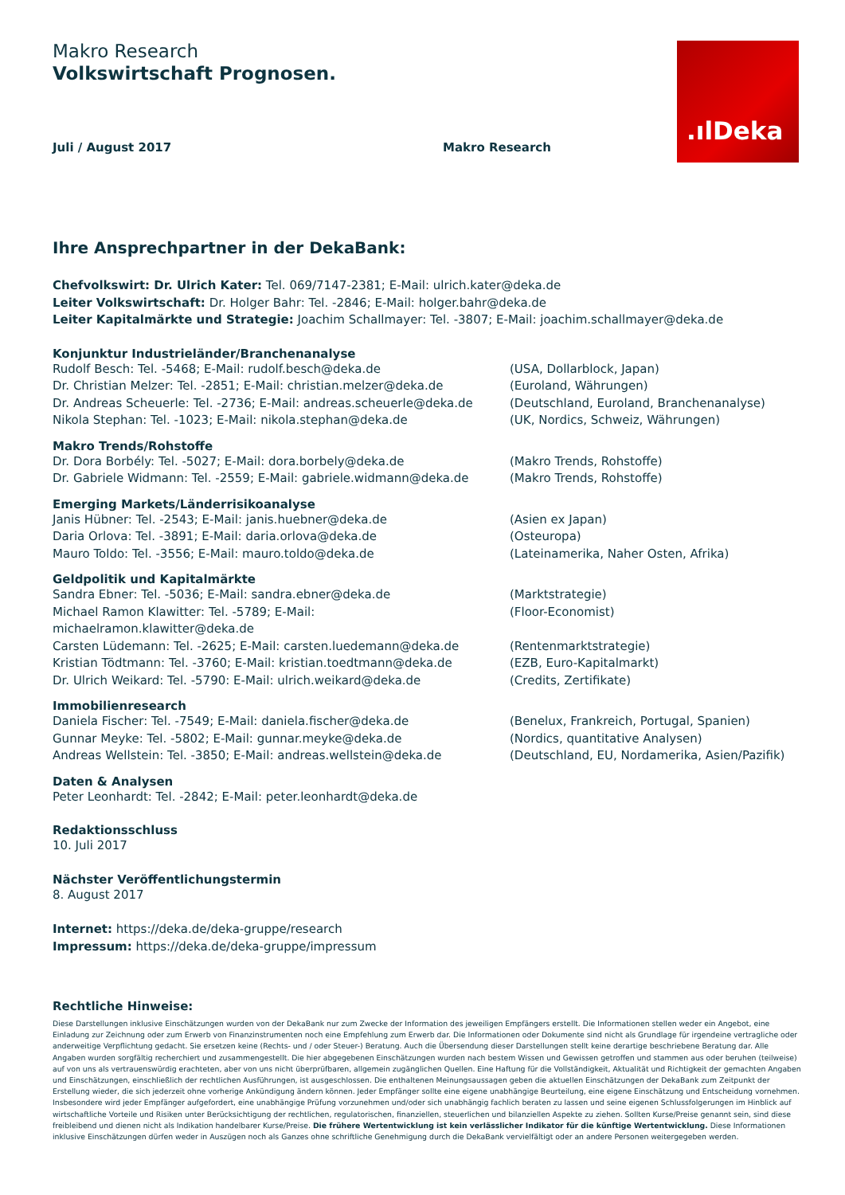.ılDeka
Makro Research
Volkswirtschaft Prognosen.
Juli / August 2017 Makro Research
Ihre Ansprechpartner in der DekaBank:
Chefvolkswirt: Dr. Ulrich Kater: Tel. 069/7147-2381; E-Mail: ulrich.kater@deka.de
Leiter Volkswirtschaft: Dr. Holger Bahr: Tel. -2846; E-Mail: holger.bahr@deka.de
Leiter Kapitalmärkte und Strategie: Joachim Schallmayer: Tel. -3807; E-Mail: joachim.schallmayer@deka.de
Konjunktur Industrieländer/Branchenanalyse
Rudolf Besch: Tel. -5468; E-Mail: rudolf.besch@deka.de (USA, Dollarblock, Japan)
Dr. Christian Melzer: Tel. -2851; E-Mail: christian.melzer@deka.de (Euroland, Währungen)
Dr. Andreas Scheuerle: Tel. -2736; E-Mail: andreas.scheuerle@deka.de (Deutschland, Euroland, Branchenanalyse)
Nikola Stephan: Tel. -1023; E-Mail: nikola.stephan@deka.de (UK, Nordics, Schweiz, Währungen)
Makro Trends/Rohstoffe
Dr. Dora Borbély: Tel. -5027; E-Mail: dora.borbely@deka.de (Makro Trends, Rohstoffe)
Dr. Gabriele Widmann: Tel. -2559; E-Mail: gabriele.widmann@deka.de (Makro Trends, Rohstoffe)
Emerging Markets/Länderrisikoanalyse
Janis Hübner: Tel. -2543; E-Mail: janis.huebner@deka.de (Asien ex Japan)
Daria Orlova: Tel. -3891; E-Mail: daria.orlova@deka.de (Osteuropa)
Mauro Toldo: Tel. -3556; E-Mail: mauro.toldo@deka.de (Lateinamerika, Naher Osten, Afrika)
Geldpolitik und Kapitalmärkte
Sandra Ebner: Tel. -5036; E-Mail: sandra.ebner@deka.de (Marktstrategie)
Michael Ramon Klawitter: Tel. -5789; E-Mail: michaelramon.klawitter@deka.de (Floor-Economist)
Carsten Lüdemann: Tel. -2625; E-Mail: carsten.luedemann@deka.de (Rentenmarktstrategie)
Kristian Tödtmann: Tel. -3760; E-Mail: kristian.toedtmann@deka.de (EZB, Euro-Kapitalmarkt)
Dr. Ulrich Weikard: Tel. -5790: E-Mail: ulrich.weikard@deka.de (Credits, Zertifikate)
Immobilienresearch
Daniela Fischer: Tel. -7549; E-Mail: daniela.fischer@deka.de (Benelux, Frankreich, Portugal, Spanien)
Gunnar Meyke: Tel. -5802; E-Mail: gunnar.meyke@deka.de (Nordics, quantitative Analysen)
Andreas Wellstein: Tel. -3850; E-Mail: andreas.wellstein@deka.de (Deutschland, EU, Nordamerika, Asien/Pazifik)
Daten & Analysen
Peter Leonhardt: Tel. -2842; E-Mail: peter.leonhardt@deka.de
Redaktionsschluss
10. Juli 2017
Nächster Veröffentlichungstermin
8. August 2017
Internet: https://deka.de/deka-gruppe/research
Impressum: https://deka.de/deka-gruppe/impressum
Rechtliche Hinweise:
Diese Darstellungen inklusive Einschätzungen wurden von der DekaBank nur zum Zwecke der Information des jeweiligen Empfängers erstellt. Die Informationen stellen weder ein Angebot, eine Einladung zur Zeichnung oder zum Erwerb von Finanzinstrumenten noch eine Empfehlung zum Erwerb dar. Die Informationen oder Dokumente sind nicht als Grundlage für irgendeine vertragliche oder anderweitige Verpflichtung gedacht. Sie ersetzen keine (Rechts- und / oder Steuer-) Beratung. Auch die Übersendung dieser Darstellungen stellt keine derartige beschriebene Beratung dar. Alle Angaben wurden sorgfältig recherchiert und zusammengestellt. Die hier abgegebenen Einschätzungen wurden nach bestem Wissen und Gewissen getroffen und stammen aus oder beruhen (teilweise) auf von uns als vertrauenswürdig erachteten, aber von uns nicht überprüfbaren, allgemein zugänglichen Quellen. Eine Haftung für die Vollständigkeit, Aktualität und Richtigkeit der gemachten Angaben und Einschätzungen, einschließlich der rechtlichen Ausführungen, ist ausgeschlossen. Die enthaltenen Meinungsaussagen geben die aktuellen Einschätzungen der DekaBank zum Zeitpunkt der Erstellung wieder, die sich jederzeit ohne vorherige Ankündigung ändern können. Jeder Empfänger sollte eine eigene unabhängige Beurteilung, eine eigene Einschätzung und Entscheidung vornehmen. Insbesondere wird jeder Empfänger aufgefordert, eine unabhängige Prüfung vorzunehmen und/oder sich unabhängig fachlich beraten zu lassen und seine eigenen Schlussfolgerungen im Hinblick auf wirtschaftliche Vorteile und Risiken unter Berücksichtigung der rechtlichen, regulatorischen, finanziellen, steuerlichen und bilanziellen Aspekte zu ziehen. Sollten Kurse/Preise genannt sein, sind diese freibleibend und dienen nicht als Indikation handelbarer Kurse/Preise. Die frühere Wertentwicklung ist kein verlässlicher Indikator für die künftige Wertentwicklung. Diese Informationen inklusive Einschätzungen dürfen weder in Auszügen noch als Ganzes ohne schriftliche Genehmigung durch die DekaBank vervielfältigt oder an andere Personen weitergegeben werden.